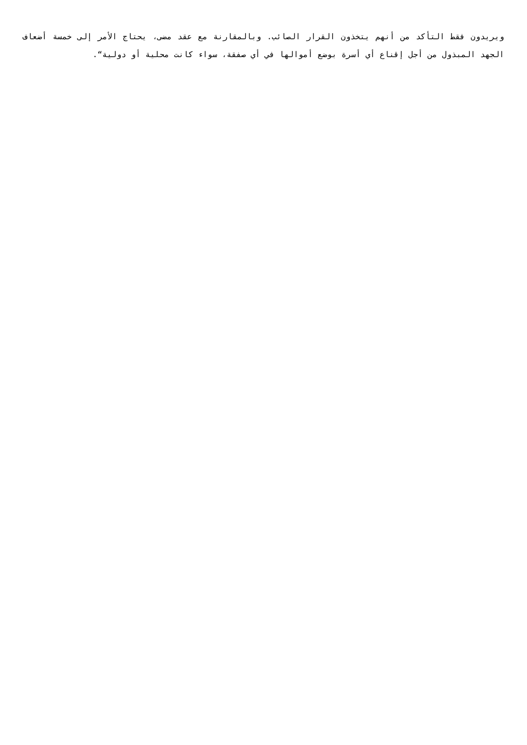ويريدون فقط التأكد من أنهم يتخذون القرار الصائب. وبالمقارنة مع عقد مضى، يحتاج الأمر إلى خمسة أضعاف الجهد المبذول من أجل إقناع أي أسرة بوضع أموالها في أي صفقة، سواء كانت محلية أو دولية“.